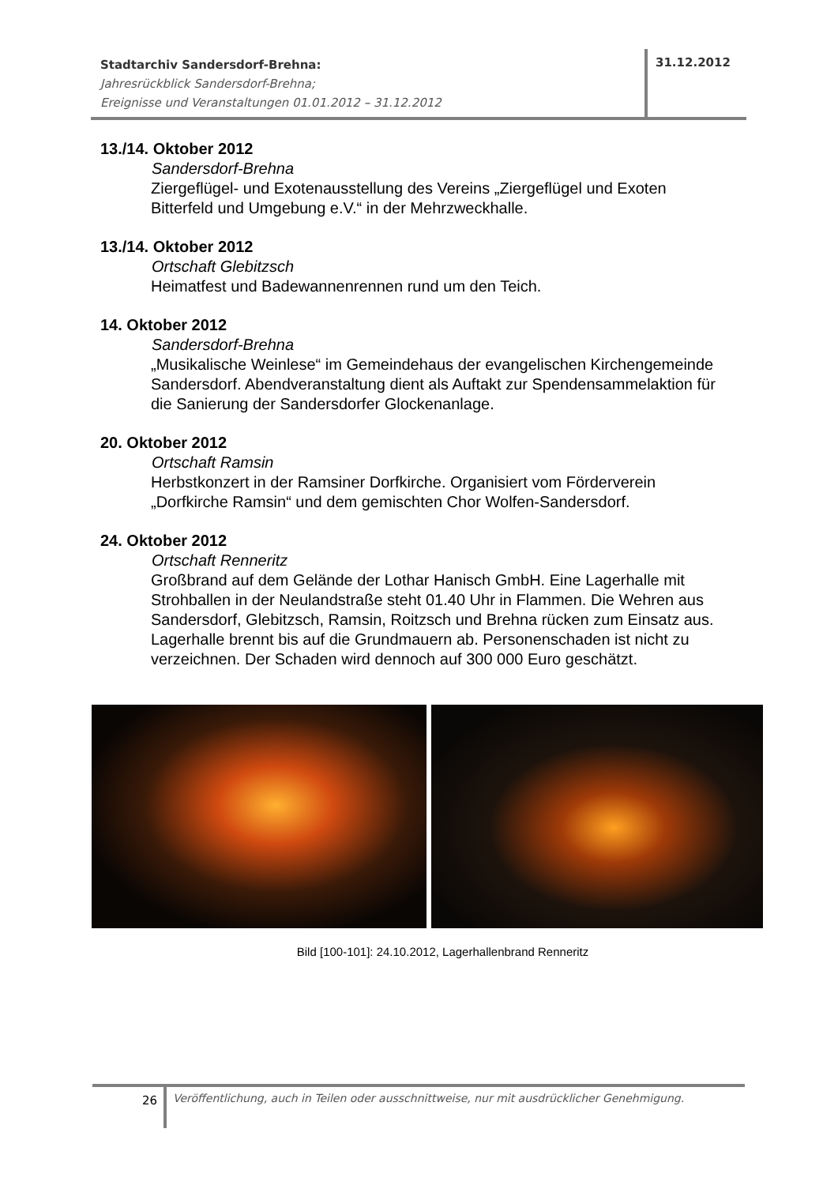Stadtarchiv Sandersdorf-Brehna:
Jahresrückblick Sandersdorf-Brehna;
Ereignisse und Veranstaltungen 01.01.2012 – 31.12.2012
31.12.2012
13./14. Oktober 2012
Sandersdorf-Brehna
Ziergeflügel- und Exotenausstellung des Vereins „Ziergeflügel und Exoten Bitterfeld und Umgebung e.V.“ in der Mehrzweckhalle.
13./14. Oktober 2012
Ortschaft Glebitzsch
Heimatfest und Badewannenrennen rund um den Teich.
14. Oktober 2012
Sandersdorf-Brehna
„Musikalische Weinlese“ im Gemeindehaus der evangelischen Kirchengemeinde Sandersdorf. Abendveranstaltung dient als Auftakt zur Spendensammelaktion für die Sanierung der Sandersdorfer Glockenanlage.
20. Oktober 2012
Ortschaft Ramsin
Herbstkonzert in der Ramsiner Dorfkirche. Organisiert vom Förderverein „Dorfkirche Ramsin“ und dem gemischten Chor Wolfen-Sandersdorf.
24. Oktober 2012
Ortschaft Renneritz
Großbrand auf dem Gelände der Lothar Hanisch GmbH. Eine Lagerhalle mit Strohballen in der Neulandstraße steht 01.40 Uhr in Flammen. Die Wehren aus Sandersdorf, Glebitzsch, Ramsin, Roitzsch und Brehna rücken zum Einsatz aus. Lagerhalle brennt bis auf die Grundmauern ab. Personenschaden ist nicht zu verzeichnen. Der Schaden wird dennoch auf 300 000 Euro geschätzt.
Bild [100-101]: 24.10.2012, Lagerhallenbrand Renneritz
26
Veröffentlichung, auch in Teilen oder ausschnittweise, nur mit ausdrücklicher Genehmigung.